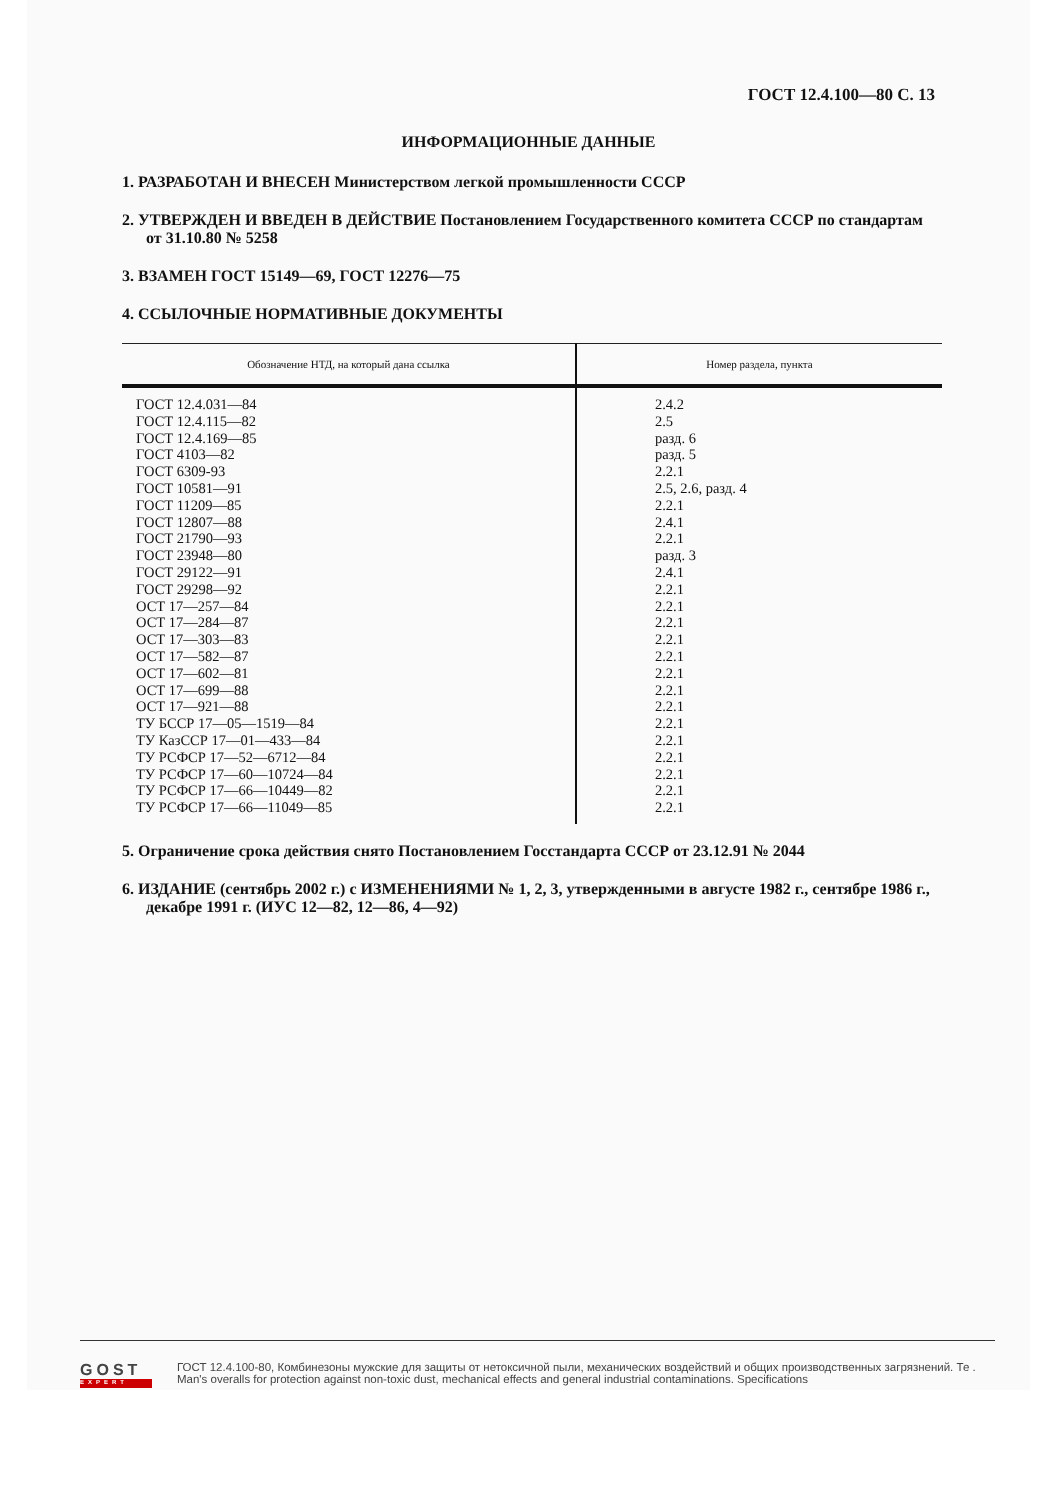ГОСТ 12.4.100—80 С. 13
ИНФОРМАЦИОННЫЕ ДАННЫЕ
1. РАЗРАБОТАН И ВНЕСЕН Министерством легкой промышленности СССР
2. УТВЕРЖДЕН И ВВЕДЕН В ДЕЙСТВИЕ Постановлением Государственного комитета СССР по стандартам от 31.10.80 № 5258
3. ВЗАМЕН ГОСТ 15149—69, ГОСТ 12276—75
4. ССЫЛОЧНЫЕ НОРМАТИВНЫЕ ДОКУМЕНТЫ
| Обозначение НТД, на который дана ссылка | Номер раздела, пункта |
| --- | --- |
| ГОСТ 12.4.031—84 | 2.4.2 |
| ГОСТ 12.4.115—82 | 2.5 |
| ГОСТ 12.4.169—85 | разд. 6 |
| ГОСТ 4103—82 | разд. 5 |
| ГОСТ 6309-93 | 2.2.1 |
| ГОСТ 10581—91 | 2.5, 2.6, разд. 4 |
| ГОСТ 11209—85 | 2.2.1 |
| ГОСТ 12807—88 | 2.4.1 |
| ГОСТ 21790—93 | 2.2.1 |
| ГОСТ 23948—80 | разд. 3 |
| ГОСТ 29122—91 | 2.4.1 |
| ГОСТ 29298—92 | 2.2.1 |
| ОСТ 17—257—84 | 2.2.1 |
| ОСТ 17—284—87 | 2.2.1 |
| ОСТ 17—303—83 | 2.2.1 |
| ОСТ 17—582—87 | 2.2.1 |
| ОСТ 17—602—81 | 2.2.1 |
| ОСТ 17—699—88 | 2.2.1 |
| ОСТ 17—921—88 | 2.2.1 |
| ТУ БССР 17—05—1519—84 | 2.2.1 |
| ТУ КазССР 17—01—433—84 | 2.2.1 |
| ТУ РСФСР 17—52—6712—84 | 2.2.1 |
| ТУ РСФСР 17—60—10724—84 | 2.2.1 |
| ТУ РСФСР 17—66—10449—82 | 2.2.1 |
| ТУ РСФСР 17—66—11049—85 | 2.2.1 |
5. Ограничение срока действия снято Постановлением Госстандарта СССР от 23.12.91 № 2044
6. ИЗДАНИЕ (сентябрь 2002 г.) с ИЗМЕНЕНИЯМИ № 1, 2, 3, утвержденными в августе 1982 г., сентябре 1986 г., декабре 1991 г. (ИУС 12—82, 12—86, 4—92)
GOST
EXPERT
ГОСТ 12.4.100-80, Комбинезоны мужские для защиты от нетоксичной пыли, механических воздействий и общих производственных загрязнений. Те .
Man's overalls for protection against non-toxic dust, mechanical effects and general industrial contaminations. Specifications